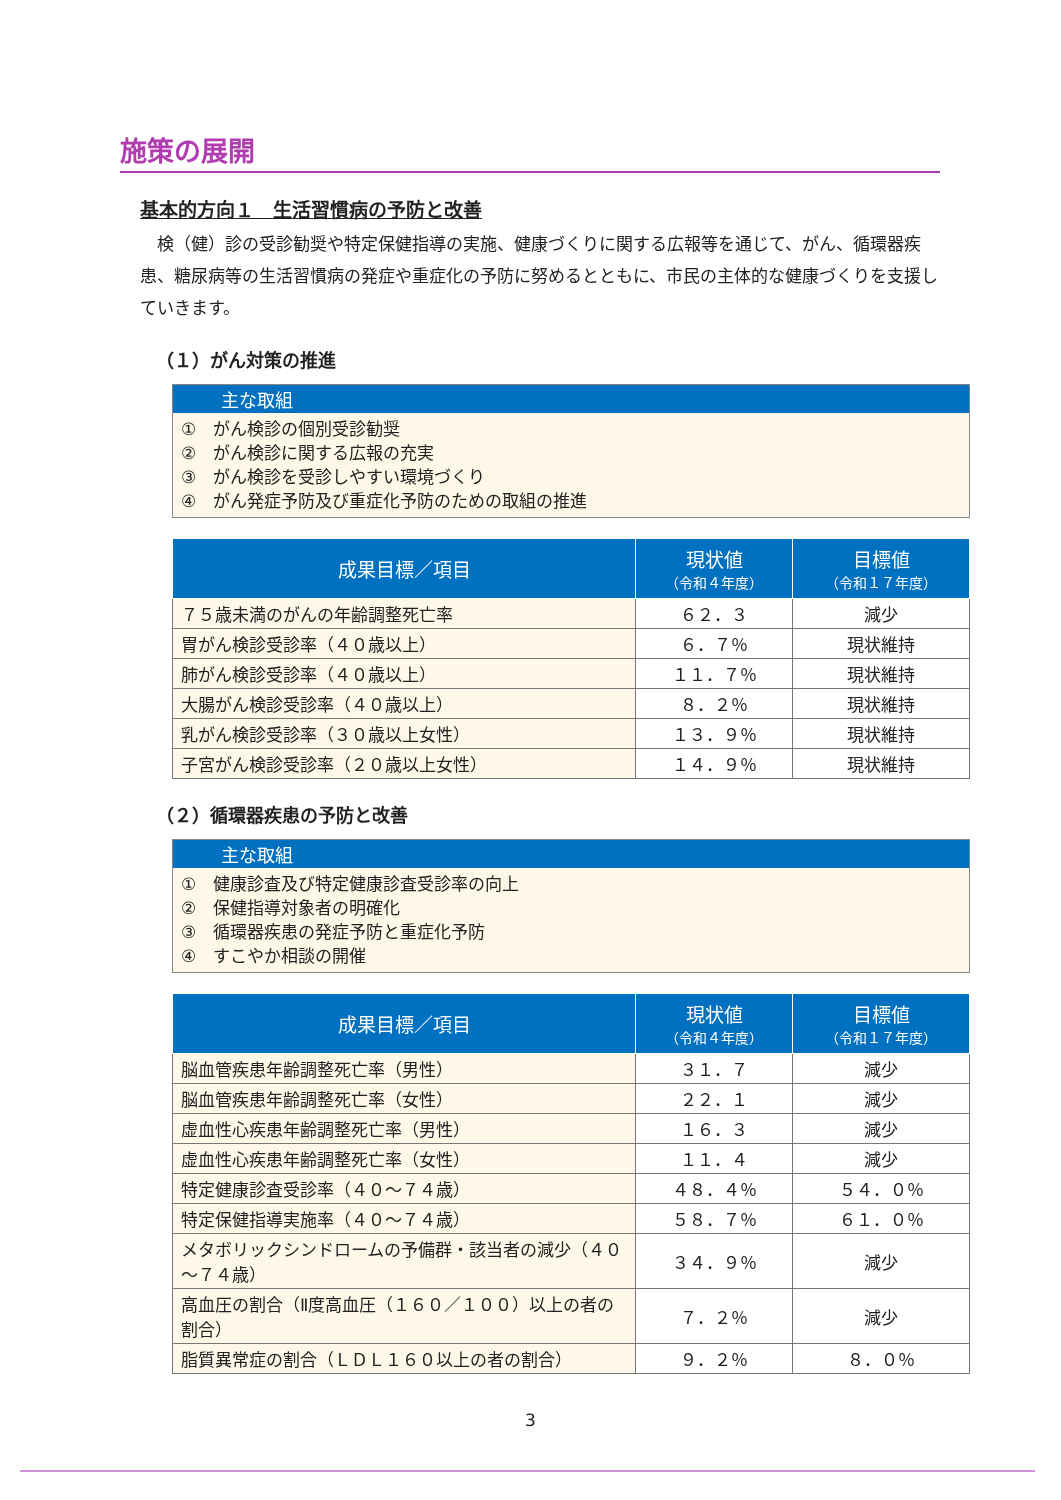施策の展開
基本的方向１　生活習慣病の予防と改善
検（健）診の受診勧奨や特定保健指導の実施、健康づくりに関する広報等を通じて、がん、循環器疾患、糖尿病等の生活習慣病の発症や重症化の予防に努めるとともに、市民の主体的な健康づくりを支援していきます。
（１）がん対策の推進
主な取組
①　がん検診の個別受診勧奨
②　がん検診に関する広報の充実
③　がん検診を受診しやすい環境づくり
④　がん発症予防及び重症化予防のための取組の推進
| 成果目標／項目 | 現状値 （令和４年度） | 目標値 （令和１７年度） |
| --- | --- | --- |
| ７５歳未満のがんの年齢調整死亡率 | ６２．３ | 減少 |
| 胃がん検診受診率（４０歳以上） | ６．７％ | 現状維持 |
| 肺がん検診受診率（４０歳以上） | １１．７％ | 現状維持 |
| 大腸がん検診受診率（４０歳以上） | ８．２％ | 現状維持 |
| 乳がん検診受診率（３０歳以上女性） | １３．９％ | 現状維持 |
| 子宮がん検診受診率（２０歳以上女性） | １４．９％ | 現状維持 |
（２）循環器疾患の予防と改善
主な取組
①　健康診査及び特定健康診査受診率の向上
②　保健指導対象者の明確化
③　循環器疾患の発症予防と重症化予防
④　すこやか相談の開催
| 成果目標／項目 | 現状値 （令和４年度） | 目標値 （令和１７年度） |
| --- | --- | --- |
| 脳血管疾患年齢調整死亡率（男性） | ３１．７ | 減少 |
| 脳血管疾患年齢調整死亡率（女性） | ２２．１ | 減少 |
| 虚血性心疾患年齢調整死亡率（男性） | １６．３ | 減少 |
| 虚血性心疾患年齢調整死亡率（女性） | １１．４ | 減少 |
| 特定健康診査受診率（４０～７４歳） | ４８．４％ | ５４．０％ |
| 特定保健指導実施率（４０～７４歳） | ５８．７％ | ６１．０％ |
| メタボリックシンドロームの予備群・該当者の減少（４０～７４歳） | ３４．９％ | 減少 |
| 高血圧の割合（Ⅱ度高血圧（１６０／１００）以上の者の割合） | ７．２％ | 減少 |
| 脂質異常症の割合（ＬＤＬ１６０以上の者の割合） | ９．２％ | ８．０％ |
3